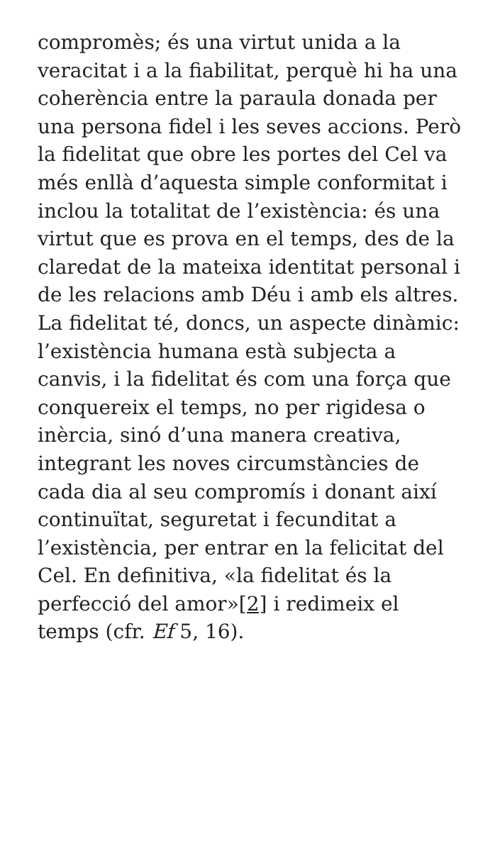compromès; és una virtut unida a la veracitat i a la fiabilitat, perquè hi ha una coherència entre la paraula donada per una persona fidel i les seves accions. Però la fidelitat que obre les portes del Cel va més enllà d’aquesta simple conformitat i inclou la totalitat de l’existència: és una virtut que es prova en el temps, des de la claredat de la mateixa identitat personal i de les relacions amb Déu i amb els altres. La fidelitat té, doncs, un aspecte dinàmic: l’existència humana està subjecta a canvis, i la fidelitat és com una força que conquereix el temps, no per rigidesa o inèrcia, sinó d’una manera creativa, integrant les noves circumstàncies de cada dia al seu compromís i donant així continuïtat, seguretat i fecunditat a l’existència, per entrar en la felicitat del Cel. En definitiva, «la fidelitat és la perfecció del amor»[2] i redimeix el temps (cfr. Ef 5, 16).